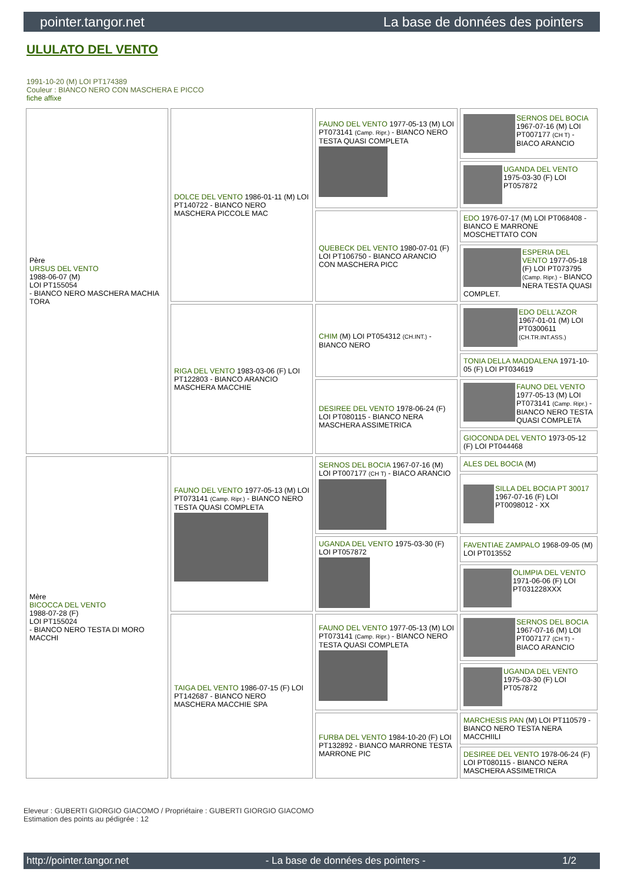pointer.tangor.net La base de données des pointers
ULULATO DEL VENTO
1991-10-20 (M) LOI PT174389
Couleur : BIANCO NERO CON MASCHERA E PICCO
fiche affixe
| Père URSUS DEL VENTO 1988-06-07 (M) LOI PT155054 - BIANCO NERO MASCHERA MACHIA TORA | DOLCE DEL VENTO 1986-01-11 (M) LOI PT140722 - BIANCO NERO MASCHERA PICCOLE MAC | FAUNO DEL VENTO 1977-05-13 (M) LOI PT073141 (Camp. Ripr.) - BIANCO NERO TESTA QUASI COMPLETA | SERNOS DEL BOCIA 1967-07-16 (M) LOI PT007177 (CH T) - BIACO ARANCIO |
| | | | UGANDA DEL VENTO 1975-03-30 (F) LOI PT057872 |
| | | QUEBECK DEL VENTO 1980-07-01 (F) LOI PT106750 - BIANCO ARANCIO CON MASCHERA PICC | EDO 1976-07-17 (M) LOI PT068408 - BIANCO E MARRONE MOSCHETTATO CON |
| | | | ESPERIA DEL VENTO 1977-05-18 (F) LOI PT073795 (Camp. Ripr.) - BIANCO NERA TESTA QUASI COMPLET. |
| | RIGA DEL VENTO 1983-03-06 (F) LOI PT122803 - BIANCO ARANCIO MASCHERA MACCHIE | CHIM (M) LOI PT054312 (CH.INT.) - BIANCO NERO | EDO DELL'AZOR 1967-01-01 (M) LOI PT0300611 (CH.TR.INT.ASS.) |
| | | | TONIA DELLA MADDALENA 1971-10-05 (F) LOI PT034619 |
| | | DESIREE DEL VENTO 1978-06-24 (F) LOI PT080115 - BIANCO NERA MASCHERA ASSIMETRICA | FAUNO DEL VENTO 1977-05-13 (M) LOI PT073141 (Camp. Ripr.) - BIANCO NERO TESTA QUASI COMPLETA |
| | | | GIOCONDA DEL VENTO 1973-05-12 (F) LOI PT044468 |
| Mère BICOCCA DEL VENTO 1988-07-28 (F) LOI PT155024 - BIANCO NERO TESTA DI MORO MACCHI | FAUNO DEL VENTO 1977-05-13 (M) LOI PT073141 (Camp. Ripr.) - BIANCO NERO TESTA QUASI COMPLETA | SERNOS DEL BOCIA 1967-07-16 (M) LOI PT007177 (CH T) - BIACO ARANCIO | ALES DEL BOCIA (M) |
| | | | SILLA DEL BOCIA PT 30017 1967-07-16 (F) LOI PT0098012 - XX |
| | | UGANDA DEL VENTO 1975-03-30 (F) LOI PT057872 | FAVENTIAE ZAMPALO 1968-09-05 (M) LOI PT013552 |
| | | | OLIMPIA DEL VENTO 1971-06-06 (F) LOI PT031228XXX |
| | TAIGA DEL VENTO 1986-07-15 (F) LOI PT142687 - BIANCO NERO MASCHERA MACCHIE SPA | FAUNO DEL VENTO 1977-05-13 (M) LOI PT073141 (Camp. Ripr.) - BIANCO NERO TESTA QUASI COMPLETA | SERNOS DEL BOCIA 1967-07-16 (M) LOI PT007177 (CH T) - BIACO ARANCIO |
| | | | UGANDA DEL VENTO 1975-03-30 (F) LOI PT057872 |
| | | FURBA DEL VENTO 1984-10-20 (F) LOI PT132892 - BIANCO MARRONE TESTA MARRONE PIC | MARCHESIS PAN (M) LOI PT110579 - BIANCO NERO TESTA NERA MACCHIILI |
| | | | DESIREE DEL VENTO 1978-06-24 (F) LOI PT080115 - BIANCO NERA MASCHERA ASSIMETRICA |
Eleveur : GUBERTI GIORGIO GIACOMO / Propriétaire : GUBERTI GIORGIO GIACOMO
Estimation des points au pédigrée : 12
http://pointer.tangor.net - La base de données des pointers - 1/2